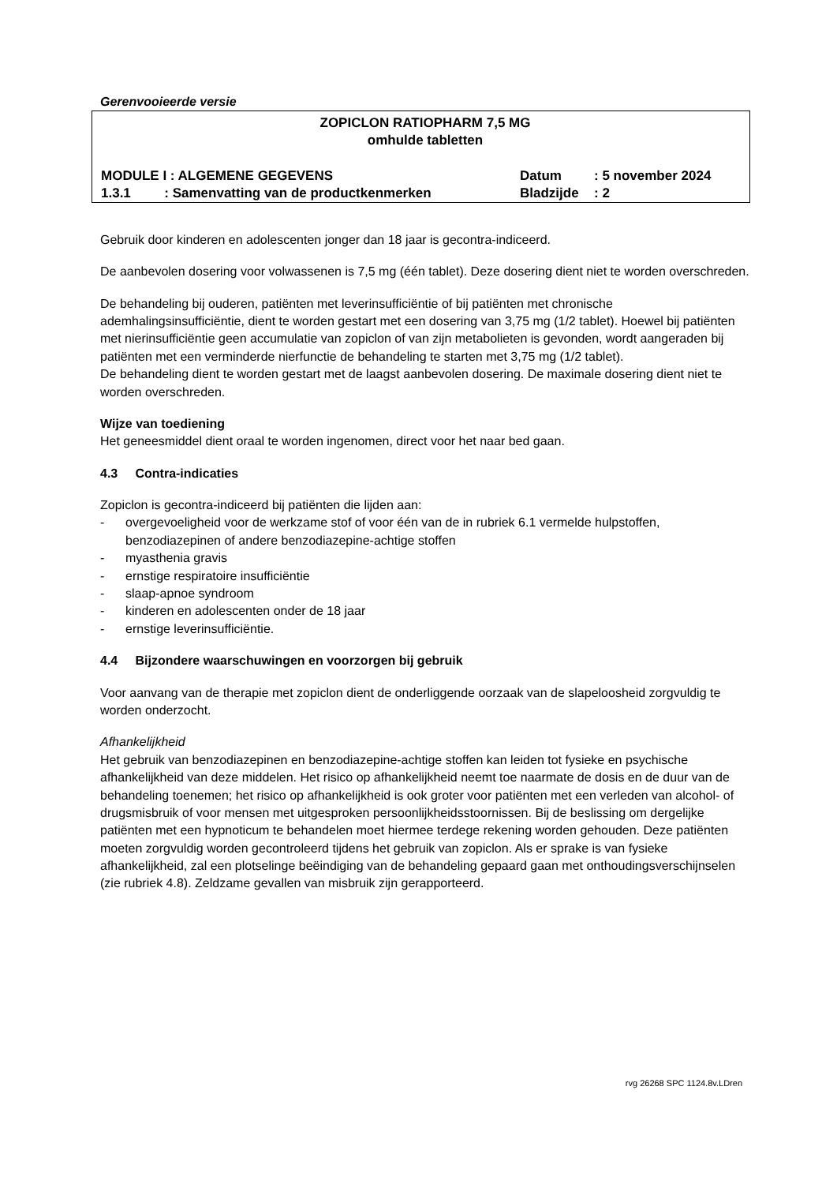Gerenvooieerde versie
ZOPICLON RATIOPHARM 7,5 MG
omhulde tabletten
MODULE I : ALGEMENE GEGEVENS Datum: 5 november 2024
1.3.1 : Samenvatting van de productkenmerken Bladzijde: 2
Gebruik door kinderen en adolescenten jonger dan 18 jaar is gecontra-indiceerd.
De aanbevolen dosering voor volwassenen is 7,5 mg (één tablet). Deze dosering dient niet te worden overschreden.
De behandeling bij ouderen, patiënten met leverinsufficiëntie of bij patiënten met chronische ademhalingsinsufficiëntie, dient te worden gestart met een dosering van 3,75 mg (1/2 tablet). Hoewel bij patiënten met nierinsufficiëntie geen accumulatie van zopiclon of van zijn metabolieten is gevonden, wordt aangeraden bij patiënten met een verminderde nierfunctie de behandeling te starten met 3,75 mg (1/2 tablet).
De behandeling dient te worden gestart met de laagst aanbevolen dosering. De maximale dosering dient niet te worden overschreden.
Wijze van toediening
Het geneesmiddel dient oraal te worden ingenomen, direct voor het naar bed gaan.
4.3 Contra-indicaties
Zopiclon is gecontra-indiceerd bij patiënten die lijden aan:
- overgevoeligheid voor de werkzame stof of voor één van de in rubriek 6.1 vermelde hulpstoffen, benzodiazepinen of andere benzodiazepine-achtige stoffen
- myasthenia gravis
- ernstige respiratoire insufficiëntie
- slaap-apnoe syndroom
- kinderen en adolescenten onder de 18 jaar
- ernstige leverinsufficiëntie.
4.4 Bijzondere waarschuwingen en voorzorgen bij gebruik
Voor aanvang van de therapie met zopiclon dient de onderliggende oorzaak van de slapeloosheid zorgvuldig te worden onderzocht.
Afhankelijkheid
Het gebruik van benzodiazepinen en benzodiazepine-achtige stoffen kan leiden tot fysieke en psychische afhankelijkheid van deze middelen. Het risico op afhankelijkheid neemt toe naarmate de dosis en de duur van de behandeling toenemen; het risico op afhankelijkheid is ook groter voor patiënten met een verleden van alcohol- of drugsmisbruik of voor mensen met uitgesproken persoonlijkheidsstoornissen. Bij de beslissing om dergelijke patiënten met een hypnoticum te behandelen moet hiermee terdege rekening worden gehouden. Deze patiënten moeten zorgvuldig worden gecontroleerd tijdens het gebruik van zopiclon. Als er sprake is van fysieke afhankelijkheid, zal een plotselinge beëindiging van de behandeling gepaard gaan met onthoudingsverschijnselen (zie rubriek 4.8). Zeldzame gevallen van misbruik zijn gerapporteerd.
rvg 26268 SPC 1124.8v.LDren